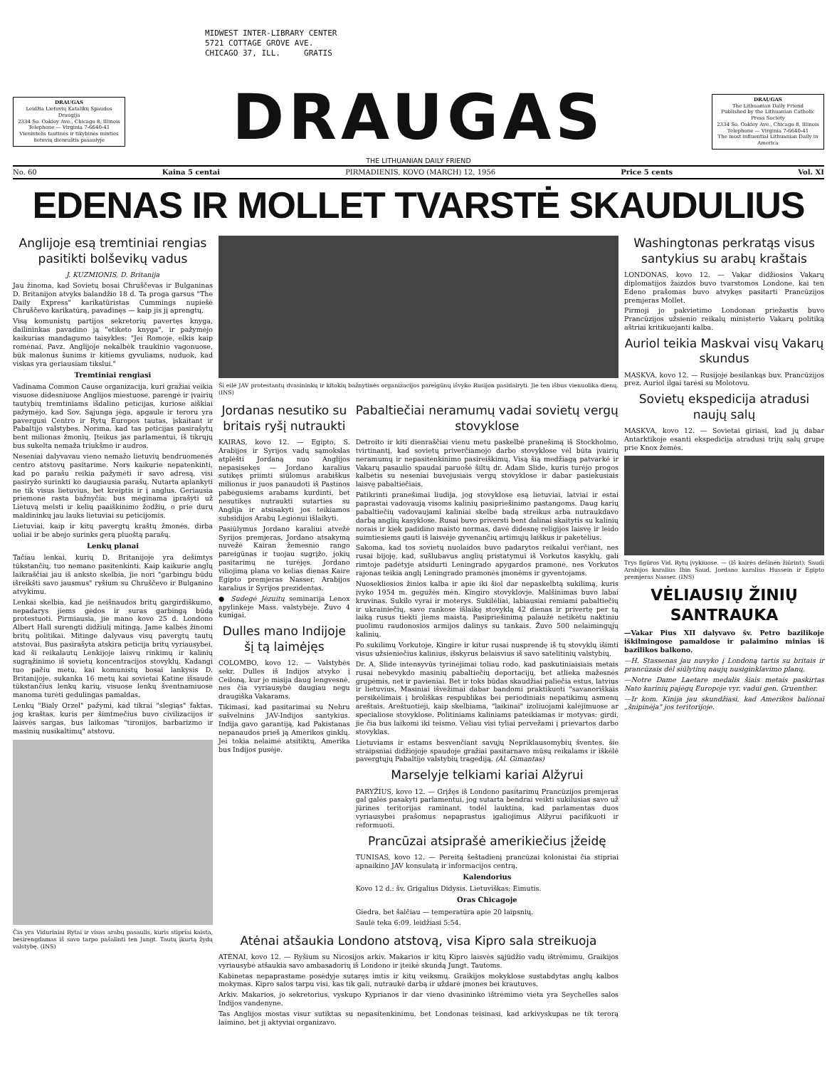MIDWEST INTER-LIBRARY CENTER
5721 COTTAGE GROVE AVE.
CHICAGO 37, ILL. GRATIS
DRAUGAS
Leidžia Lietuvių Katalikų Spaudos Draugija
2334 So. Oakley Ave., Chicago 8, Illinois
Telephone — Virginia 7-6640-41
Vienintelis tautinės ir tikybinės minties lietuvių dienraštis pasaulyje
DRAUGAS
THE LITHUANIAN DAILY FRIEND
DRAUGAS
The Lithuanian Daily Friend
Published by the Lithuanian Catholic Press Society
2334 So. Oakley Ave., Chicago 8, Illinois
Telephone — Virginia 7-6640-41
The most influential Lithuanian Daily in America
No. 60 Kaina 5 centai PIRMADIENIS, KOVO (MARCH) 12, 1956 Price 5 cents Vol. XI
EDENAS IR MOLLET TVARSTĖ SKAUDULIUS
Anglijoje esą tremtiniai rengias pasitikti bolševikų vadus
J. KUZMIONIS, D. Britanija
Jau žinoma, kad Sovietų bosai Chruščevas ir Bulganinas D. Britanijon atvyks balandžio 18 d. Ta proga garsus "The Daily Express" karikatūristas Cummings nupiešė Chruščevo karikatūrą, pavadinęs — kaip jis jį aprengtų.
Visą komunistų partijos sekretorių pavertęs knyga, dailininkas pavadino ją "etiketo knyga", ir pažymėjo kaikurias mandagumo taisykles: "Jei Romoje, elkis kaip romėnai. Pavz. Anglijoje nekalbėk traukinio vagonuose, būk malonus šunims ir kitiems gyvuliams, nuduok, kad viskas yra geriausiam tikslui."
Tremtiniai rengiasi
Vadinama Common Cause organizacija, kuri gražiai veikia visuose didesniuose Anglijos miestuose, parengė ir įvairių tautybių tremtiniams išdalino peticijas, kuriose aiškiai pažymėjo, kad Sov. Sąjunga jėga, apgaule ir teroru yra pavergusi Centro ir Rytų Europos tautas, įskaitant ir Pabaltijo valstybes. Norima, kad tas peticijas pasirašytų bent milionas žmonių. Įteikus jas parlamentui, iš tikrųjų bus sukelta nemaža triukšmo ir audros.
Neseniai dalyvavau vieno nemažo lietuvių bendruomenės centro atstovų pasitarime. Nors kaikurie nepatenkinti, kad po parašu reikia pažymėti ir savo adresą, visi pasiryžo surinkti ko daugiausia parašų. Nutarta aplankyti ne tik visus lietuvius, bet kreiptis ir į anglus. Geriausia priemone rasta bažnyčia: bus mėginama įprašyti už Lietuvą melsti ir kelių paaiškinimo žodžių, o prie durų maldininkų jau lauks lietuviai su peticijomis.
Lietuviai, kaip ir kitų pavergtų kraštų žmonės, dirba uoliai ir be abejo surinks gerą pluoštą parašų.
Lenkų planai
Tačiau lenkai, kurių D. Britanijoje yra dešimtys tūkstančių, tuo nemano pasitenkinti. Kaip kaikurie anglų laikraščiai jau iš anksto skelbia, jie nori "garbingu būdu išreikšti savo jausmus" ryšium su Chruščevo ir Bulganino atvykimu.
Lenkai skelbia, kad jie neišnaudos britų gargirdiškumo, nepadarys jiems gėdos ir suras garbingą būdą protestuoti. Pirmiausia, jie mano kovo 25 d. Londono Albert Hall surengti didžiulį mitingą. Jame kalbės žinomi britų politikai. Mitinge dalyvaus visų pavergtų tautų atstovai. Bus pasirašyta atskira peticija britų vyriausybei, kad ši reikalautų Lenkijoje laisvų rinkimų ir kalinių sugrąžinimo iš sovietų koncentracijos stovyklų. Kadangi tuo pačiu metu, kai komunistų bosai lankysis D. Britanijoje, sukanka 16 metų kai sovietai Katine išsaudė tūkstančius lenkų karių, visuose lenkų šventnamiuose manoma turėti gedulingas pamaldas.
Lenkų "Bialy Orzel" pažymi, kad tikrai "slegiąs" faktas, jog kraštas, kuris per šimtmečius buvo civilizacijos ir laisvės sargas, bus laikomas "tironijos, barbarizmo ir masinių nusikaltimų" atstovu.
Čia yra Viduriniai Rytai ir visas arabų pasaulis, kuris stipriai kaista, besirengdamas iš savo tarpo pašalinti ten Jungt. Tautų įkurtą žydų valstybę. (INS)
Ši eilė JAV protestantų dvasininkų ir kitokių bažnytinės organizacijos pareigūnų išvyko Rusijon pasidairyti. Jie ten išbus vienuolika dienų. (INS)
Jordanas nesutiko su britais ryšį nutraukti
KAIRAS, kovo 12. — Egipto, S. Arabijos ir Syrijos vadų sąmokslas atplėšti Jordaną nuo Anglijos nepasisekęs — Jordano karalius sutikęs priimti siūlomus arabiškus milionus ir juos panaudoti iš Pastinos pabėgusiems arabams kurdinti, bet nesutikęs nutraukti sutarties su Anglija ir atsisakyti jos teikiamos subsidijos Arabų Legionui išlaikyti.
Pasiūlymus Jordano karaliui atvežė Syrijos premjeras, Jordano atsakymą nuvežė Kairan žemesnio rango pareigūnas ir tuojau sugrįžo, jokių pasitarimų ne turėjęs. Jordano viliojimą plana vo kelias dienas Kaire Egipto premjeras Nasser, Arabijos karalius ir Syrijos prezidentas.
● Sudegė Jėzuitų seminarija Lenox apylinkėje Mass. valstybėje. Žuvo 4 kunigai.
Dulles mano Indijoje šį tą laimėjęs
COLOMBO, kovo 12. — Valstybės sekr. Dulles iš Indijos atvyko į Ceiloną, kur jo misija daug lengvesnė, nes čia vyriausybė daugiau negu draugiška Vakarams.
Tikimasi, kad pasitarimai su Nehru sušvelnins JAV-Indijos santykius. Indija gavo garantiją, kad Pakistanas nepanaudos prieš ją Amerikos ginklų. Jei tokia nelaimė atsitiktų, Amerika bus Indijos pusėje.
Pabaltiečiai neramumų vadai sovietų vergų stovyklose
Detroito ir kiti dienraščiai vienu metu paskelbė pranešimą iš Stockholmo, tvirtinantį, kad sovietų priverčiamojo darbo stovyklose vėl būta įvairių neramumų ir nepasitenkinimo pasireiškimų. Visą šią medžiagą patvarkė ir Vakarų pasaulio spaudai paruošė šiltų dr. Adam Slide, kuris turėjo progos kalbėtis su neseniai buvojusiais vergų stovyklose ir dabar pasiekusiais laisvę pabaltiečiais.
Patikrinti pranešimai liudija, jog stovyklose esą lietuviai, latviai ir estai paprastai vadovaują visoms kalinių pasipriešinimo pastangoms. Daug karių pabaltiečių vadovaujami kaliniai skelbė badą streikus arba nutraukdavo darbą anglių kasyklose. Rusai buvo priversti bent dalinai skaitytis su kalinių norais ir kiek padidino maisto normas, davė didesnę religijos laisvę ir leido suimtiesiems gauti iš laisvėje gyvenančių artimųjų laiškus ir paketėlius.
Sakoma, kad tos sovietų nuolaidos buvo padarytos reikalui verčiant, nes rusai bijoję, kad, sušlubavus anglių pristatymui iš Vorkutos kasyklų, gali rimtoje padėtyje atsidurti Leningrado apygardos pramonė, nes Vorkutos rajonas teikia anglį Leningrado pramonės įmonėms ir gyventojams.
Nuosekliosios žinios kalba ir apie iki šiol dar nepaskelbtą sukilimą, kuris įvyko 1954 m. gegužės mėn. Kingiro stovyklovje. Malšinimas buvo labai kruvinas. Sukilo vyrai ir moterys. Sukilėliai, labiausiai remiami pabaltiečių ir ukrainiečių, savo rankose išlaikę stovyklą 42 dienas ir privertę per tą laiką rusus tiekti jiems maistą. Pasipriešinimą palaužė netikėtu naktiniu puolimu raudonosios armijos dalinys su tankais. Žuvo 500 nelaimingųjų kalinių.
Po sukilimų Vorkutoje, Kingire ir kitur rusai nusprendę iš tų stovyklų išimti visus užsieniečius kalinius, išskyrus belaisvius iš savo satelitinių valstybių.
Dr. A. Slide intensyvūs tyrinėjimai toliau rodo, kad paskutiniaisiais metais rusai nebevykdo masinių pabaltiečių deportacijų, bet atlieka mažesnės grupėmis, net ir pavieniai. Bet ir toks būdas skaudžiai paliečia estus, latvius ir lietuvius. Masiniai išvežimai dabar bandomi praktikuoti "savanoriškais persikėlimais į broliškas respublikas bei periodiniais nepatikimų asmenų areštais. Areštuotieji, kaip skelbiama, "laikinai" izoliuojami kalėjimuose ar specialiose stovyklose. Politiniams kaliniams pateikiamas ir motyvas: girdi, jie čia bus laikomi iki teismo. Vėliau visi tyliai pervežami į prievartos darbo stovyklas.
Lietuviams ir estams besvenčiant savųjų Nepriklausomybių šventes, šie straipsniai didžiojoje spaudoje gražiai pasitarnavo mūsų reikalams ir iškėlė pavergtųjų Pabaltijo valstybių tragediją. (Al. Gimantas)
Marselyje telkiami kariai Alžyrui
PARYŽIUS, kovo 12. — Grįžęs iš Londono pasitarimų Prancūzijos premjeras gal galės pasakyti parlamentui, jog sutarta bendrai veikti sukilusias savo už jūrines teritorijas raminant, todėl lauktina, kad parlamentas duos vyriausybei prašomus nepaprastus įgaliojimus Alžyrui pacifikuoti ir reformuoti.
Prancūzai atsiprašė amerikiečius įžeidę
TUNISAS, kovo 12. — Pereitą šeštadienį prancūzai kolonistai čia stipriai apnaikino JAV konsulatą ir informacijos centrą.
Kalendorius
Kovo 12 d.: šv. Grigalius Didysis. Lietuviškas: Eimutis.
Oras Chicagoje
Giedra, bet šalčiau — temperatūra apie 20 laipsnių.
Saulė teka 6:09, leidžiasi 5:54.
Atėnai atšaukia Londono atstovą, visa Kipro sala streikuoja
ATĖNAI, kovo 12. — Ryšium su Nicosijos arkiv. Makarios ir kitų Kipro laisvės sąjūdžio vadų ištrėmimu, Graikijos vyriausybė atšaukia savo ambasadorių iš Londono ir įteikė skundą Jungt. Tautoms.
Kabinetas nepaprastame posėdyje sutaręs imtis ir kitų veiksmų. Graikijos mokyklose sustabdytas anglų kalbos mokymas. Kipro salos tarpu visi, kas tik gali, nutraukė darbą ir uždarė įmones bei krautuves.
Arkiv. Makarios, jo sekretorius, vyskupo Kyprianos ir dar vieno dvasininko ištrėmimo vieta yra Seychelles salos Indijos vandenyne.
Tas Anglijos mostas visur sutiktas su nepasitenkinimu, bet Londonas teisinasi, kad arkivyskupas ne tik terorą laimino, bet jį aktyviai organizavo.
Washingtonas perkratąs visus santykius su arabų kraštais
LONDONAS, kovo 12. — Vakar didžiosios Vakarų diplomatijos žaizdos buvo tvarstomos Londone, kai ten Edeno prašomas buvo atvykęs pasitarti Prancūzijos premjeras Mollet.
Pirmoji jo pakvietimo Londonan priežastis buvo Prancūzijos užsienio reikalų ministerio Vakarų politiką aštriai kritikuojanti kalba.
Auriol teikia Maskvai visų Vakarų skundus
MASKVA, kovo 12. — Rusijoje besilankąs buv. Prancūzijos prez. Auriol ilgai tarėsi su Molotovu.
Sovietų ekspedicija atradusi naujų salų
MASKVA, kovo 12. — Sovietai giriasi, kad jų dabar Antarktikoje esanti ekspedicija atradusi trijų salų grupę prie Knox žemės.
Trys figūros Vid. Rytų įvykiuose. — (Iš kairės dešinėn žiūrint): Saudi Arabijos karalius Ibin Saud, Jordano karalius Hussein ir Egipto premjeras Nasser. (INS)
VĖLIAUSIŲ ŽINIŲ SANTRAUKA
—Vakar Pius XII dalyvavo šv. Petro bazilikoje iškilmingose pamaldose ir palaimino minias iš bazilikos balkono.
—H. Stassenas jau nuvyko į Londoną tartis su britais ir prancūzais dėl siūlytinų naujų nusiginklavimo planų.
—Notre Dame Laetare medalis šiais metais paskirtas Nato karinių pajėgų Europoje vyr. vadui gen. Gruenther.
—Ir kom. Kinija jau skundžiasi, kad Amerikos balionai „šnipinėja" jos teritorijoje.